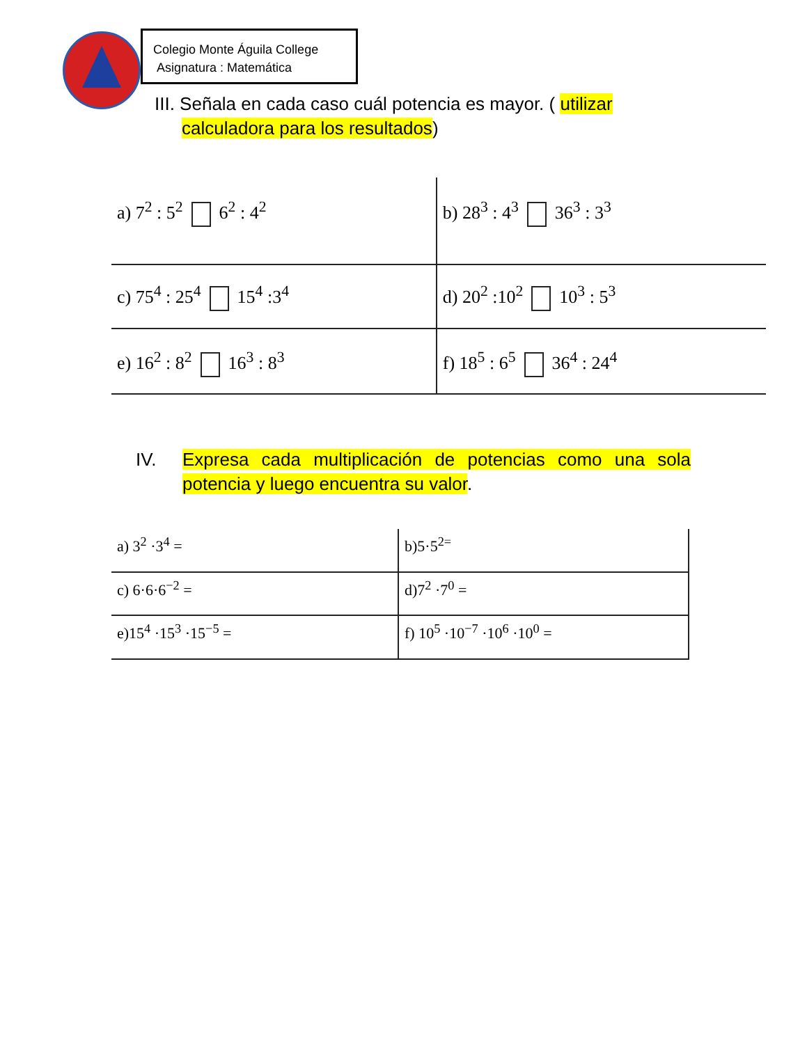Colegio Monte Águila College
Asignatura : Matemática
III. Señala en cada caso cuál potencia es mayor. ( utilizar
calculadora para los resultados)
| a) 7<sup>2</sup> : 5<sup>2</sup> 6<sup>2</sup> : 4<sup>2</sup> | b) 28<sup>3</sup> : 4<sup>3</sup> 36<sup>3</sup> : 3<sup>3</sup> |
| c) 75<sup>4</sup> : 25<sup>4</sup> 15<sup>4</sup> :3<sup>4</sup> | d) 20<sup>2</sup> :10<sup>2</sup> 10<sup>3</sup> : 5<sup>3</sup> |
| e) 16<sup>2</sup> : 8<sup>2</sup> 16<sup>3</sup> : 8<sup>3</sup> | f) 18<sup>5</sup> : 6<sup>5</sup> 36<sup>4</sup> : 24<sup>4</sup> |
IV. Expresa cada multiplicación de potencias como una sola potencia y luego encuentra su valor.
| a) 3<sup>2</sup> ·3<sup>4</sup> = | b)5·5<sup>2=</sup> |
| c) 6·6·6<sup>−2</sup> = | d)7<sup>2</sup> ·7<sup>0</sup> = |
| e)15<sup>4</sup> ·15<sup>3</sup> ·15<sup>−5</sup> = | f) 10<sup>5</sup> ·10<sup>−7</sup> ·10<sup>6</sup> ·10<sup>0</sup> = |